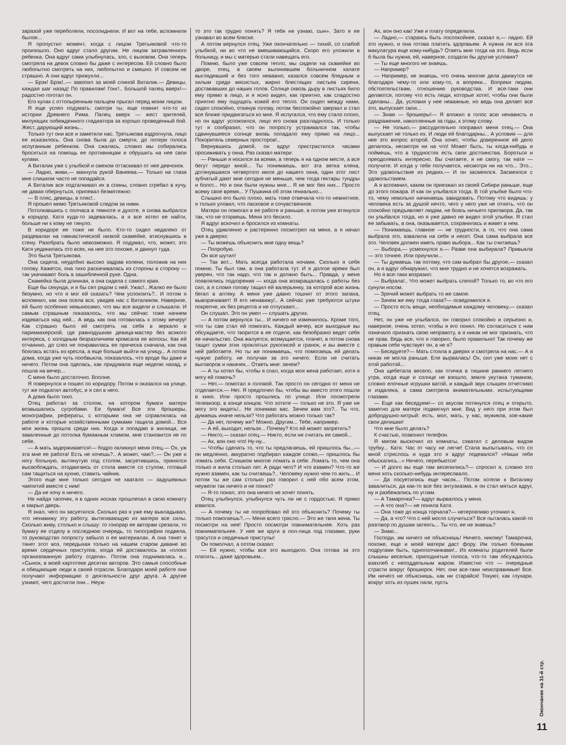заразой уже переболели, посолиднели. И вот на тебе, вспомнили былое...
Я пропустил момент, когда с лицом Третьяковой что-то произошло. Оно вдруг стало другим. Не лицом затравленного ребенка. Она вдруг сама улыбнулась, зло, с вызовом. Она теперь смотрела на девок словно бы даже с интересом. Ей словно было любопытно смотреть на них, любопытно и смешно. И совсем не страшно. А они вдруг прижухли...
— Брэк! Брэк!..— завопил за моей спиной Виталик.— Девицы, каждая шаг назад! По правилам! Гонг!.. Большой палец вверх!— радостно гоготал он.
Его кулак с оттопыренным пальцем прыгал перед моим лицом.
Я еще успел подумать: смотри ты, еще помнит что-то из истории Древнего Рима. Палец вверх — жест зрителей, милующих побежденного гладиатора за хорошо проведенный бой. Жест, дарующий жизнь...
Только тут они все и заметили нас. Третьякова вздрогнула, лицо ее исказилось. Она снова была до смерти, до потери голоса испуганным ребенком. Она сжалась, словно мы собирались броситься на помощь ее противницам и обрушить на нее свои кулаки.
А Виталик уже с улыбкой и смехом оттаскивал от нее девчонок.
— Ладно, живи,— махнула рукой Ванеева.— Только на глаза мне слишком часто не попадайся.
А Виталик все подталкивал их в спины, словно сгребал в кучу, не давая обернуться, припевал безмятежно:
— В пляс, девицы, в пляс!..
Я прошел мимо Третьяковой следом за ними.
Потолкавшись с полчаса в темноте и духоте, я снова выбрался в коридор. Катя куда-то задевалась, а я все хотел ее найти, больше ни к кому не тянуло.
В коридоре ее тоже не было. Кто-то сидел недалеко от раздевалки на гимнастической низкой скамейке, втиснувшись в стену. Разобрать было невозможно. Я подумал, что, может, это Катя уединилась ото всех, на нее это похоже, и двинул туда.
Это была Третьякова.
Она сидела, неудобно высоко задрав колени, положив на них голову. Кажется, она тихо раскачивалась из стороны в сторону — так укачивают боль в зашибленной руке. Одна.
Скамейка была длинная, а она сидела с самого края.
Еще бы секунда, и я бы сел рядом с ней. Ужас!.. Жалко ее было безумно, но что я мог ей сказать? Чем успокоить?.. И потом я вспомнил, как она осела вся, увидев нас с Виталиком. Наверное, ей было особенно невыносимо, что мы все видели и слышали. И самым страшным показалось, что мы сейчас тоже начнем издеваться над ней... А ведь как она готовилась к этому вечеру! Как страшно было ей смотреть на себя в зеркало в парикмахерской, где равнодушная девица-мастер без всякого интереса, с холодным безразличием кромсала ее волосы. Как ей отчаянно, до слез не понравилась ее прическа сначала, как она боялась встать из кресла, а еще больше выйти на улицу... А потом дома, когда уже чуть пообвыкла, показалось, что вроде бы даже и ничего. Потом она оделась, как придумала еще неделю назад, и пошла на вечер...
С меня было достаточно. Вполне.
Я повернулся и пошел по коридору. Потом я оказался на улице, тут же подкатил автобус, и я сел в него.
А дома было тихо.
Отец работал за столом, на котором бумаги матери возвышались сугробами. Ее бумаги! Все эти брошюры, монографии, рефераты, с которыми она не справлялась на работе и которые хозяйственными сумками тащила домой... Вся моя жизнь прошла среди них. Когда я попадаю в жилища, не заваленные до потолка бумажным хламом, мне становится не по себе.
— А мать задерживается!— бодро окликнул меня отец.— Ох, уж эта мне ее работа! Есть не хочешь?.. А может, чаю?..— Он уже и ногу больную, вытянутую под столом, засуетившись, принялся высвобождать, отодвигаясь от стола вместе со стулом, готовый сам тащиться на кухню, ставить чайник.
Этого еще мне только сегодня не хватало — задушевных чаепитий вместе с ним!
— Да не хочу я ничего.
Не найдя тапочек, я в одних носках прошлепал в свою комнату и закрыл дверь.
Я знал, чего он засуетился. Сколько раз я уже ему выкладывал, что ненавижу эту работу, вытягивающую из матери все силы. Сколько живу, столько и слышу: то гонорар ее авторам срезали, то бумагу ее отделу в последнюю очередь, то типография подвела, то руководство попросту забыло о ее материалах. А она тянет и тянет этот воз, передыхая только на нашем старом диване во время сердечных приступов, когда ей доставалось за «плохо организованную работу отдела». Потом она поднималась и... «Сынок, в моей картотеке десятки авторов. Это самые способные и обещающие люди в своей отрасли. Благодаря моей работе они получают информацию о деятельности друг друга. А другие узнают, чего достигли они... Неуж-
то это так трудно понять? Я тебя не узнаю, сын». Зато я ее узнавал во всем блеске.
А потом вернулся отец. Уже окончательно — тихий, со слабой улыбкой, ни во что не вмешивающийся. Скоро его уложили в больницу, и мы с матерью стали навещать его.
Помню, было уже совсем тепло, мы сидели на скамейке во дворе, отец, в своем вылинявшем больничном халате выглядевший и без того неважно, казался совсем бледным и хилым среди мясистых, жирно блестящих листьев сирени, достававших до наших голов. Солнце сквозь дыру в листьях било ему прямо в лицо, и я ясно видел, как приятно, как сладостно приятно ему ощущать кожей его тепло. Он сидел между нами, сидел спокойно, откинув голову, потом беспокойно заерзал и стал все ближе придвигаться ко мне. Я испугался, что ему стало плохо, но он вдруг успокоился, лицо его снова разгладилось. И только тут я сообразил, что он попросту устраивался так, чтобы сдвинувшееся солнце вновь попадало ему прямо на лицо... Покоритель северных просторов!..
Вернувшись домой, он вдруг пристрастился часами просиживать у окна. Раз сказал матери:
— Раньше я носился за всеми, а теперь я на одном месте, а все бегут передо мной... Ты понимаешь, вот эта ветка клена, дотянувшаяся четвертого июля до нашего окна, один этот лист зубчатый дают мне сегодня не меньше, чем тогда гектары тундры и болот... Но и они были нужны мне... Я не мог без них... Просто всему свое время... У Пушкина об этом гениально...
Слышно его было плохо, мать тоже отвечала что-то невнятное, я только уловил, что ласковое и сочувственное.
Матери он помогал в ее работе и раньше, а потом уже втянулся так, что не оторвешь. Меня это бесило.
Я вдруг вскочил и бросился из комнаты.
Отец удивленно и растерянно посмотрел на меня, а я начал уже в дверях:
— Ты можешь объяснить мне одну вещь?
— Попробую.
Он все шутил!
— Так вот... Мать всегда работала ночами. Сколько я себя помню. Ты был там, а она работала тут. И я долгое время был уверен, что так надо, что так и должно быть... Правда, у меня появлялись подозрения — когда она возвращалась с работы без сил, а я сломя голову тащил ей валерьянку, за которой всю жизнь бегал в аптеку. А меня уже давно тошнит от этого запаха, выворачивает! Я его ненавижу!.. А сейчас уже требуются штуки покрепче, их без рецепта и не отпускают...
Он слушал. Это он умел — слушать других.
— А потом вернулся ты... И ничего не изменилось. Кроме того, что ты сам стал ей помогать. Каждый вечер, все выходные вы обсуждаете, что творится в ее отделе, как безобразно ведет себя ее начальство. Она жалуется, возмущается, плачет, а потом снова тащит сумки этих проклятых рукописей и гранок, и вы вместе с ней работаете. Но ты же понимаешь, что помогаешь ей делать чужую работу, не получая за это ничего. Если не считать выговоров и накачек... Ответь мне: зачем?
— А ты хотел бы, чтобы я спал, когда моя жена работает, хотя я могу ей помочь?
— Нет,— помотал я головой. Так просто он сегодня от меня не отделается.— Нет. Я предпочел бы, чтобы вы вместо этого пошли в кино. Или просто прошлись по улице. Или посмотрели телевизор, в конце концов. Что хотите — только не это. Я уже не могу это видеть!.. Не понимаю вас. Зачем вам это?.. Ты что, думаешь иначе нельзя? Что работать можно только так?
— Да нет, почему же? Можно. Другим... Тебе, например.
— А ей, выходит, нельзя... Почему? Кто ей может запретить?
— Никто,— сказал отец.— Никто, если не считать ее самой...
— Ах, вон оно что! Ну-ну...
— Чтобы сделать то, что ты предлагаешь, ей пришлось бы...— он медленно, аккуратно подбирал каждое слово,— пришлось бы ломать себя. Слишком многое ломать в себе. Ломать то, чем она только и жила столько лет. А ради чего? И что взамен? Что-то же нужно взамен, как ты считаешь?.. Человеку нужно чем-то жить... И потом ты же сам столько раз говорил с ней обо всем этом, неужели так ничего и не понял?
— Я-то понял, это она ничего не хочет понять.
Отец улыбнулся, улыбнулся чуть ли не с гордостью. Я прямо взвился.
— А почему ты не попробовал ей это объяснить? Почему ты только помогаешь?..— Меня всего трясло.— Это же твоя жена. Ты посмотри на нее! Просто посмотри повнимательнее. Хоть раз повнимательнее. У нее же круги в пол-лица под глазами, руки трясутся и сердечные приступы!
Он помолчал, а потом сказал:
— Ей нужно, чтобы все это выходило. Она готова за это платить... даже здоровьем...
Ах, вон оно как! Уже и плату определили.
— Ладно,— стараясь быть поспокойнее, сказал я,— ладно. Ей это нужно, и она готова платить здоровьем. А нужна ли вся эта макулатура еще кому-нибудь? Ответь мне тогда на это. Ведь если б была бы нужна, ей, наверное, создали бы другие условия?
— Ты еще многого не знаешь.
— Например?
— Например, не знаешь, что очень многие дела движутся не благодаря чему-то или кому-то, а вопреки... Вопреки людям, обстоятельствам, отношению руководства. И все-таки они делаются, потому что есть люди, которые хотят, чтобы они были сделаны... Да, условия у нее неважные, но ведь она делает все это, выпускает свои...
— Знаю — брошюры!— Я вложил в голос всю ненависть и раздражение, накопленные за годы, к этому слову.
— Не только,— рассудительно поправил меня отец.— Она выпускает не только их. И люди ей благодарны... А условия — для нее это вопрос второй. Она хочет, чтобы доверенное ей дело делалось, несмотря ни на что! Может быть, ты когда-нибудь и поймешь, что в трудностях есть свои достоинства. Бороться и преодолевать интересно. Вы считаете, я не смогу, так нате — получите. И когда у тебя получается, несмотря ни на что... Это... Это удовольствие из редких.— И он засмеялся. Засмеялся с удовольствием.
А я вспомнил, каким он приезжал из своей Сибири раньше, еще до этого пожара. И как он улыбался тогда. В той улыбке было что-то, чему невольно начинаешь завидовать. Потому что видишь: у человека есть за душой нечто, чего у него уже не отнять, что он спокойно предъявляет людям, не боясь ничьего приговора. Да, так он улыбался тогда, но я уже давно не видел этой улыбки. Я стал ее забывать, а она, оказывается, сохранилась и живет в нем.
— Понимаешь, главное — не трудности, а то, что она сама выбрала это, взвалила на себя и несет. Она сама выбрала все это. Человек должен иметь право выбора... Как ты считаешь?
— Выбора,— усмехнулся я.— Разве она выбирала? Привыкла — это точнее. Или приучили...
— Ты думаешь так потому, что сам выбрал бы другое,— сказал он, а я вдруг обнаружил, что мне трудно и не хочется возражать.
Но я все-таки возразил:
— Выбрала!.. Что может выбрать слепой? Только то, во что его сунули носом.
— Зрячий может выбрать то же самое.
— Зачем же ему тогда глаза?— осведомился я.
— Просто есть вещи, необходимые каждому человеку,— сказал отец.
Нет, он уже не улыбался, он говорил спокойно и серьезно и, наверное, очень хотел, чтобы я его понял. Но согласиться с ним означало признать свою неправоту, а я никак не мог признать, что не прав. Ведь все, что я говорил, было правильно! Так почему же правым себя чувствует он, а не я?
— Беседуете?— Мать стояла в дверях и смотрела на нас.— А я никак не могла раньше. Еле вырвалась! Ох, сил уже моих нет с этой работой...
Она щебетала весело, как птичка в тишине раннего летнего утра, когда еще и солнце не взошло, земля укутана туманом, словно елочные игрушки ватой, и каждый звук слышен отчетливо и издалека, а сама смотрела внимательными, испытующими глазами.
— Еще как беседуем!— со вкусом потянулся отец и открыто, заметно для матери подмигнул мне. Вид у него при этом был добродушно-хитрый: есть, мол, мать, у нас, мужиков, кое-какие свои делишки!
Что мне было делать?
К счастью, позвонил телефон.
Я мигом выскочил из комнаты, схватил с деловым видом трубку... Катя. Час от часу не легче! Стала выпытывать, что со мной стряслось и куда это я вдруг подевался? «Наши тебя обыскались...» Ничего, перебьются!
— И долго вы еще там веселились?— спросил я, словно это меня хоть сколько-нибудь интересовало.
— Да посуетились еще часок... Потом хотели к Виталику завалиться, да как-то все без энтузиазма, и он стал мяться вдруг, ну и разбежались по углам.
— А Тамарочка?— вдруг вырвалось у меня.
— А что она?— не поняла Катя.
— Она тоже до конца торчала?— нетерпеливо уточнил я.
— Да, а что? Что с ней могло случиться? Все пыталась какой-то разговор по душам затеять... Ты что, ее не знаешь?
— Знаю...
Господи, им ничего не объяснишь! Ничего, никому! Тамарочка, похоже, еще и моей матери даст фору. Им только боевыми подругами быть, однополчанками!.. Из комнаты родителей были слышны веселые, приподнятые голоса, что-то там обсуждалось взахлеб с неподдельным жаром. Известно что — очередные страсти вокруг брошюрок. Нет, они все-таки неисправимые! Все. Им ничего не объяснишь, как ни старайся! Токуют, как глухари, вокруг хоть из пушек пали, пусть
Окончание на 31-й стр.
11